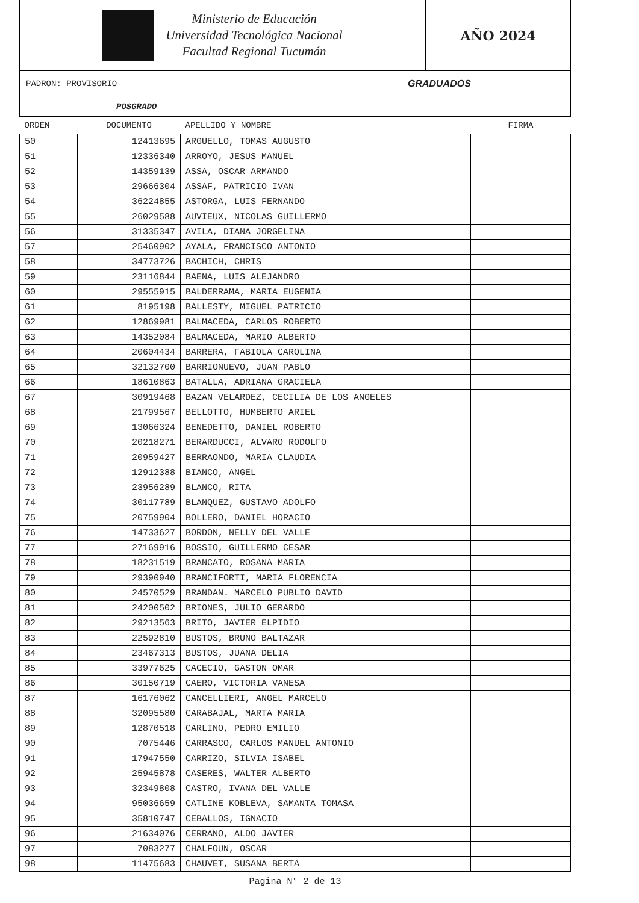Ministerio de Educación
Universidad Tecnológica Nacional
Facultad Regional Tucumán
AÑO 2024
PADRON: PROVISORIO GRADUADOS
POSGRADO
| ORDEN | DOCUMENTO | APELLIDO Y NOMBRE | FIRMA |
| --- | --- | --- | --- |
| 50 | 12413695 | ARGUELLO, TOMAS AUGUSTO | |
| 51 | 12336340 | ARROYO, JESUS MANUEL | |
| 52 | 14359139 | ASSA, OSCAR ARMANDO | |
| 53 | 29666304 | ASSAF, PATRICIO IVAN | |
| 54 | 36224855 | ASTORGA, LUIS FERNANDO | |
| 55 | 26029588 | AUVIEUX, NICOLAS GUILLERMO | |
| 56 | 31335347 | AVILA, DIANA JORGELINA | |
| 57 | 25460902 | AYALA, FRANCISCO ANTONIO | |
| 58 | 34773726 | BACHICH, CHRIS | |
| 59 | 23116844 | BAENA, LUIS ALEJANDRO | |
| 60 | 29555915 | BALDERRAMA, MARIA EUGENIA | |
| 61 | 8195198 | BALLESTY, MIGUEL PATRICIO | |
| 62 | 12869981 | BALMACEDA, CARLOS ROBERTO | |
| 63 | 14352084 | BALMACEDA, MARIO ALBERTO | |
| 64 | 20604434 | BARRERA, FABIOLA CAROLINA | |
| 65 | 32132700 | BARRIONUEVO, JUAN PABLO | |
| 66 | 18610863 | BATALLA, ADRIANA GRACIELA | |
| 67 | 30919468 | BAZAN VELARDEZ, CECILIA DE LOS ANGELES | |
| 68 | 21799567 | BELLOTTO, HUMBERTO ARIEL | |
| 69 | 13066324 | BENEDETTO, DANIEL ROBERTO | |
| 70 | 20218271 | BERARDUCCI, ALVARO RODOLFO | |
| 71 | 20959427 | BERRAONDO, MARIA CLAUDIA | |
| 72 | 12912388 | BIANCO, ANGEL | |
| 73 | 23956289 | BLANCO, RITA | |
| 74 | 30117789 | BLANQUEZ, GUSTAVO ADOLFO | |
| 75 | 20759904 | BOLLERO, DANIEL HORACIO | |
| 76 | 14733627 | BORDON, NELLY DEL VALLE | |
| 77 | 27169916 | BOSSIO, GUILLERMO CESAR | |
| 78 | 18231519 | BRANCATO, ROSANA MARIA | |
| 79 | 29390940 | BRANCIFORTI, MARIA FLORENCIA | |
| 80 | 24570529 | BRANDAN. MARCELO PUBLIO DAVID | |
| 81 | 24200502 | BRIONES, JULIO GERARDO | |
| 82 | 29213563 | BRITO, JAVIER ELPIDIO | |
| 83 | 22592810 | BUSTOS, BRUNO BALTAZAR | |
| 84 | 23467313 | BUSTOS, JUANA DELIA | |
| 85 | 33977625 | CACECIO, GASTON OMAR | |
| 86 | 30150719 | CAERO, VICTORIA VANESA | |
| 87 | 16176062 | CANCELLIERI, ANGEL MARCELO | |
| 88 | 32095580 | CARABAJAL, MARTA MARIA | |
| 89 | 12870518 | CARLINO, PEDRO EMILIO | |
| 90 | 7075446 | CARRASCO, CARLOS MANUEL ANTONIO | |
| 91 | 17947550 | CARRIZO, SILVIA ISABEL | |
| 92 | 25945878 | CASERES, WALTER ALBERTO | |
| 93 | 32349808 | CASTRO, IVANA DEL VALLE | |
| 94 | 95036659 | CATLINE KOBLEVA, SAMANTA TOMASA | |
| 95 | 35810747 | CEBALLOS, IGNACIO | |
| 96 | 21634076 | CERRANO, ALDO JAVIER | |
| 97 | 7083277 | CHALFOUN, OSCAR | |
| 98 | 11475683 | CHAUVET, SUSANA BERTA | |
Pagina N° 2 de 13